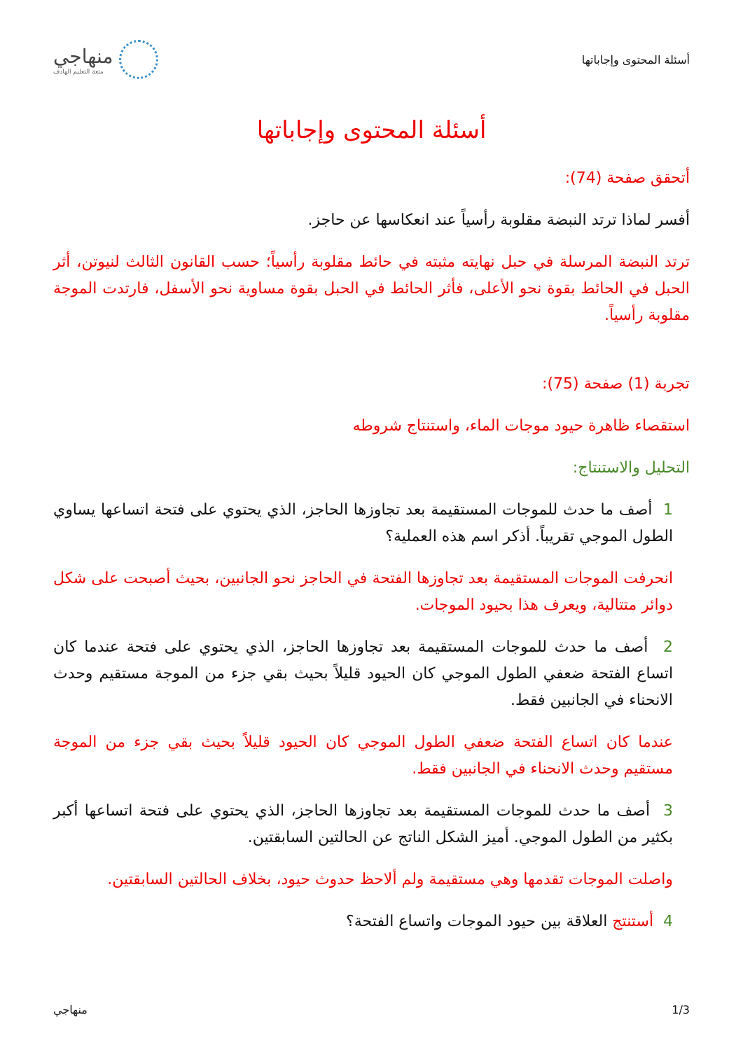أسئلة المحتوى وإجاباتها
منهاجي
متعة التعليم الهادف
أسئلة المحتوى وإجاباتها
أتحقق صفحة (74):
أفسر لماذا ترتد النبضة مقلوبة رأسياً عند انعكاسها عن حاجز.
ترتد النبضة المرسلة في حبل نهايته مثبته في حائط مقلوبة رأسياً؛ حسب القانون الثالث لنيوتن، أثر الحبل في الحائط بقوة نحو الأعلى، فأثر الحائط في الحبل بقوة مساوية نحو الأسفل، فارتدت الموجة مقلوبة رأسياً.
تجربة (1) صفحة (75):
استقصاء ظاهرة حيود موجات الماء، واستنتاج شروطه
التحليل والاستنتاج:
1 أصف ما حدث للموجات المستقيمة بعد تجاوزها الحاجز، الذي يحتوي على فتحة اتساعها يساوي الطول الموجي تقريباً. أذكر اسم هذه العملية؟
انحرفت الموجات المستقيمة بعد تجاوزها الفتحة في الحاجز نحو الجانبين، بحيث أصبحت على شكل دوائر متتالية، ويعرف هذا بحيود الموجات.
2 أصف ما حدث للموجات المستقيمة بعد تجاوزها الحاجز، الذي يحتوي على فتحة عندما كان اتساع الفتحة ضعفي الطول الموجي كان الحيود قليلاً بحيث بقي جزء من الموجة مستقيم وحدث الانحناء في الجانبين فقط.
عندما كان اتساع الفتحة ضعفي الطول الموجي كان الحيود قليلاً بحيث بقي جزء من الموجة مستقيم وحدث الانحناء في الجانبين فقط.
3 أصف ما حدث للموجات المستقيمة بعد تجاوزها الحاجز، الذي يحتوي على فتحة اتساعها أكبر بكثير من الطول الموجي. أميز الشكل الناتج عن الحالتين السابقتين.
واصلت الموجات تقدمها وهي مستقيمة ولم ألاحظ حدوث حيود، بخلاف الحالتين السابقتين.
4 أستنتج العلاقة بين حيود الموجات واتساع الفتحة؟
1/3 منهاجي